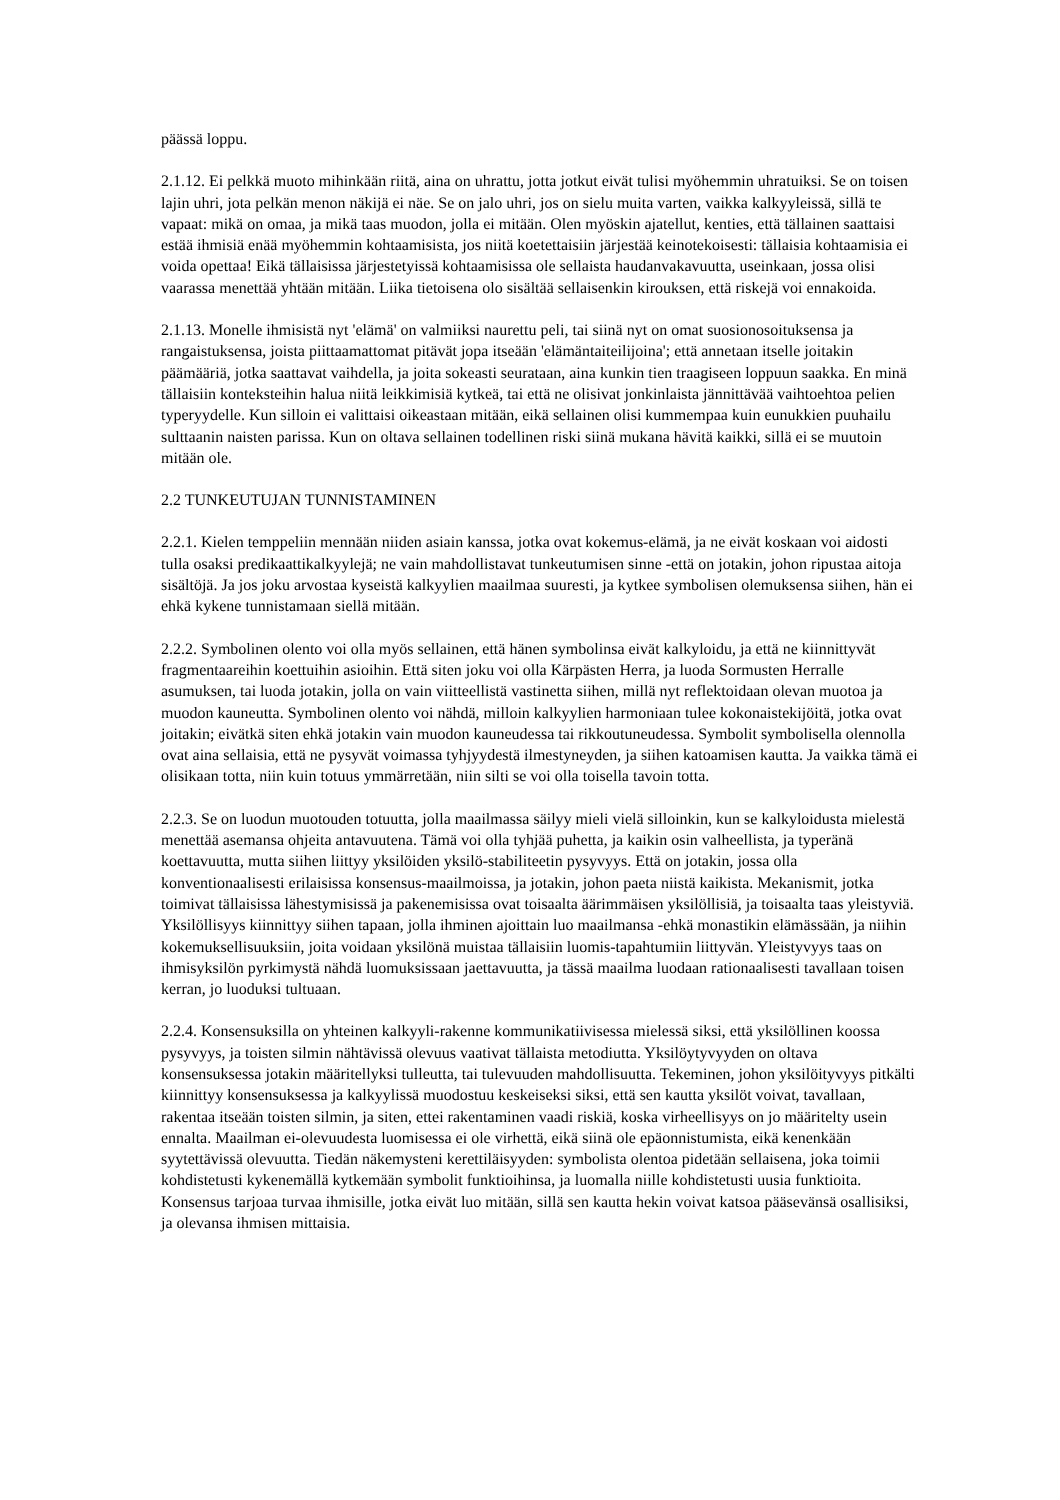päässä loppu.
2.1.12. Ei pelkkä muoto mihinkään riitä, aina on uhrattu, jotta jotkut eivät tulisi myöhemmin uhratuiksi. Se on toisen lajin uhri, jota pelkän menon näkijä ei näe. Se on jalo uhri, jos on sielu muita varten, vaikka kalkyyleissä, sillä te vapaat: mikä on omaa, ja mikä taas muodon, jolla ei mitään. Olen myöskin ajatellut, kenties, että tällainen saattaisi estää ihmisiä enää myöhemmin kohtaamisista, jos niitä koetettaisiin järjestää keinotekoisesti: tällaisia kohtaamisia ei voida opettaa! Eikä tällaisissa järjestetyissä kohtaamisissa ole sellaista haudanvakavuutta, useinkaan, jossa olisi vaarassa menettää yhtään mitään. Liika tietoisena olo sisältää sellaisenkin kirouksen, että riskejä voi ennakoida.
2.1.13. Monelle ihmisistä nyt 'elämä' on valmiiksi naurettu peli, tai siinä nyt on omat suosionosoituksensa ja rangaistuksensa, joista piittaamattomat pitävät jopa itseään 'elämäntaiteilijoina'; että annetaan itselle joitakin päämääriä, jotka saattavat vaihdella, ja joita sokeasti seurataan, aina kunkin tien traagiseen loppuun saakka. En minä tällaisiin konteksteihin halua niitä leikkimisiä kytkeä, tai että ne olisivat jonkinlaista jännittävää vaihtoehtoa pelien typeryydelle. Kun silloin ei valittaisi oikeastaan mitään, eikä sellainen olisi kummempaa kuin eunukkien puuhailu sulttaanin naisten parissa. Kun on oltava sellainen todellinen riski siinä mukana hävitä kaikki, sillä ei se muutoin mitään ole.
2.2 TUNKEUTUJAN TUNNISTAMINEN
2.2.1. Kielen temppeliin mennään niiden asiain kanssa, jotka ovat kokemus-elämä, ja ne eivät koskaan voi aidosti tulla osaksi predikaattikalkyylejä; ne vain mahdollistavat tunkeutumisen sinne -että on jotakin, johon ripustaa aitoja sisältöjä. Ja jos joku arvostaa kyseistä kalkyylien maailmaa suuresti, ja kytkee symbolisen olemuksensa siihen, hän ei ehkä kykene tunnistamaan siellä mitään.
2.2.2. Symbolinen olento voi olla myös sellainen, että hänen symbolinsa eivät kalkyloidu, ja että ne kiinnittyvät fragmentaareihin koettuihin asioihin. Että siten joku voi olla Kärpästen Herra, ja luoda Sormusten Herralle asumuksen, tai luoda jotakin, jolla on vain viitteellistä vastinetta siihen, millä nyt reflektoidaan olevan muotoa ja muodon kauneutta. Symbolinen olento voi nähdä, milloin kalkyylien harmoniaan tulee kokonaistekijöitä, jotka ovat joitakin; eivätkä siten ehkä jotakin vain muodon kauneudessa tai rikkoutuneudessa. Symbolit symbolisella olennolla ovat aina sellaisia, että ne pysyvät voimassa tyhjyydestä ilmestyneyden, ja siihen katoamisen kautta. Ja vaikka tämä ei olisikaan totta, niin kuin totuus ymmärretään, niin silti se voi olla toisella tavoin totta.
2.2.3. Se on luodun muotouden totuutta, jolla maailmassa säilyy mieli vielä silloinkin, kun se kalkyloidusta mielestä menettää asemansa ohjeita antavuutena. Tämä voi olla tyhjää puhetta, ja kaikin osin valheellista, ja typeränä koettavuutta, mutta siihen liittyy yksilöiden yksilö-stabiliteetin pysyvyys. Että on jotakin, jossa olla konventionaalisesti erilaisissa konsensus-maailmoissa, ja jotakin, johon paeta niistä kaikista. Mekanismit, jotka toimivat tällaisissa lähestymisissä ja pakenemisissa ovat toisaalta äärimmäisen yksilöllisiä, ja toisaalta taas yleistyviä. Yksilöllisyys kiinnittyy siihen tapaan, jolla ihminen ajoittain luo maailmansa -ehkä monastikin elämässään, ja niihin kokemuksellisuuksiin, joita voidaan yksilönä muistaa tällaisiin luomis-tapahtumiin liittyvän. Yleistyvyys taas on ihmisyksilön pyrkimystä nähdä luomuksissaan jaettavuutta, ja tässä maailma luodaan rationaalisesti tavallaan toisen kerran, jo luoduksi tultuaan.
2.2.4. Konsensuksilla on yhteinen kalkyyli-rakenne kommunikatiivisessa mielessä siksi, että yksilöllinen koossa pysyvyys, ja toisten silmin nähtävissä olevuus vaativat tällaista metodiutta. Yksilöytyvyyden on oltava konsensuksessa jotakin määritellyksi tulleutta, tai tulevuuden mahdollisuutta. Tekeminen, johon yksilöityvyys pitkälti kiinnittyy konsensuksessa ja kalkyylissä muodostuu keskeiseksi siksi, että sen kautta yksilöt voivat, tavallaan, rakentaa itseään toisten silmin, ja siten, ettei rakentaminen vaadi riskiä, koska virheellisyys on jo määritelty usein ennalta. Maailman ei-olevuudesta luomisessa ei ole virhettä, eikä siinä ole epäonnistumista, eikä kenenkään syytettävissä olevuutta. Tiedän näkemysteni kerettiläisyyden: symbolista olentoa pidetään sellaisena, joka toimii kohdistetusti kykenemällä kytkemään symbolit funktioihinsa, ja luomalla niille kohdistetusti uusia funktioita. Konsensus tarjoaa turvaa ihmisille, jotka eivät luo mitään, sillä sen kautta hekin voivat katsoa pääsevänsä osallisiksi, ja olevansa ihmisen mittaisia.